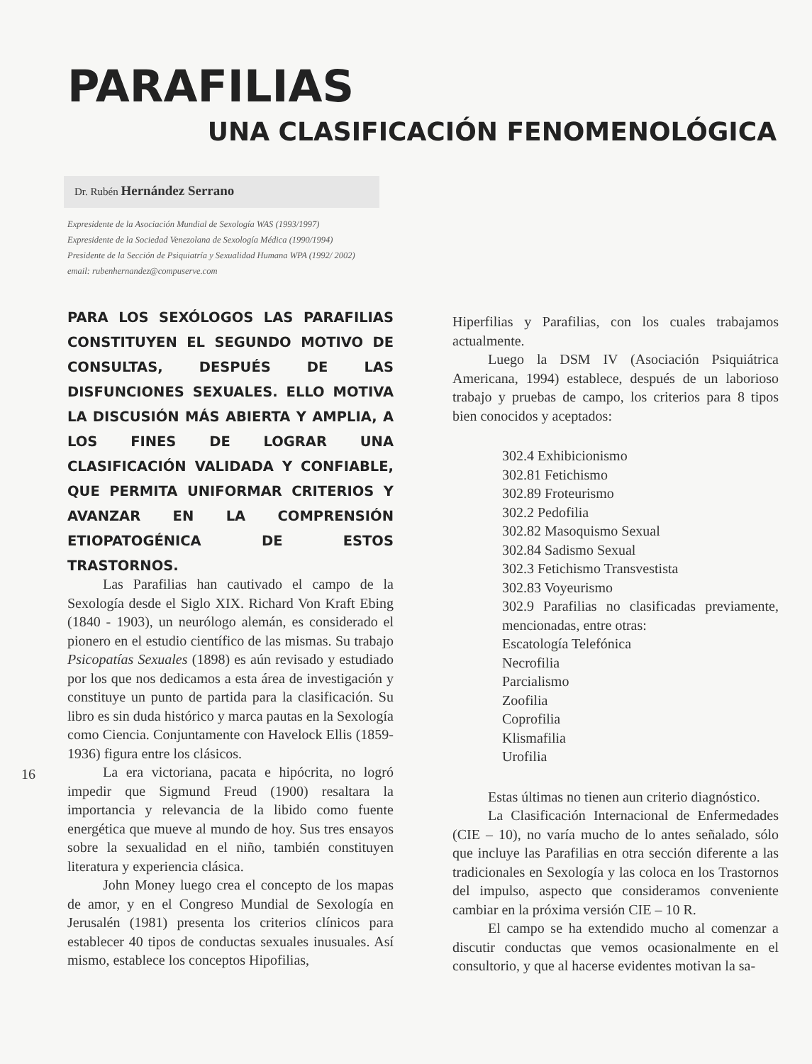PARAFILIAS
UNA CLASIFICACIÓN FENOMENOLÓGICA
Dr. Rubén Hernández Serrano
Expresidente de la Asociación Mundial de Sexología WAS (1993/1997)
Expresidente de la Sociedad Venezolana de Sexología Médica (1990/1994)
Presidente de la Sección de Psiquiatría y Sexualidad Humana WPA (1992/ 2002)
email: rubenhernandez@compuserve.com
PARA LOS SEXÓLOGOS LAS PARAFILIAS CONSTITUYEN EL SEGUNDO MOTIVO DE CONSULTAS, DESPUÉS DE LAS DISFUNCIONES SEXUALES. ELLO MOTIVA LA DISCUSIÓN MÁS ABIERTA Y AMPLIA, A LOS FINES DE LOGRAR UNA CLASIFICACIÓN VALIDADA Y CONFIABLE, QUE PERMITA UNIFORMAR CRITERIOS Y AVANZAR EN LA COMPRENSIÓN ETIOPATOGÉNICA DE ESTOS TRASTORNOS.
Las Parafilias han cautivado el campo de la Sexología desde el Siglo XIX. Richard Von Kraft Ebing (1840 - 1903), un neurólogo alemán, es considerado el pionero en el estudio científico de las mismas. Su trabajo Psicopatías Sexuales (1898) es aún revisado y estudiado por los que nos dedicamos a esta área de investigación y constituye un punto de partida para la clasificación. Su libro es sin duda histórico y marca pautas en la Sexología como Ciencia. Conjuntamente con Havelock Ellis (1859- 1936) figura entre los clásicos.
La era victoriana, pacata e hipócrita, no logró impedir que Sigmund Freud (1900) resaltara la importancia y relevancia de la libido como fuente energética que mueve al mundo de hoy. Sus tres ensayos sobre la sexualidad en el niño, también constituyen literatura y experiencia clásica.
John Money luego crea el concepto de los mapas de amor, y en el Congreso Mundial de Sexología en Jerusalén (1981) presenta los criterios clínicos para establecer 40 tipos de conductas sexuales inusuales. Así mismo, establece los conceptos Hipofilias,
Hiperfilias y Parafilias, con los cuales trabajamos actualmente.
Luego la DSM IV (Asociación Psiquiátrica Americana, 1994) establece, después de un laborioso trabajo y pruebas de campo, los criterios para 8 tipos bien conocidos y aceptados:
302.4 Exhibicionismo
302.81 Fetichismo
302.89 Froteurismo
302.2 Pedofilia
302.82 Masoquismo Sexual
302.84 Sadismo Sexual
302.3 Fetichismo Transvestista
302.83 Voyeurismo
302.9 Parafilias no clasificadas previamente, mencionadas, entre otras:
Escatología Telefónica
Necrofilia
Parcialismo
Zoofilia
Coprofilia
Klismafilia
Urofilia
Estas últimas no tienen aun criterio diagnóstico.
La Clasificación Internacional de Enfermedades (CIE – 10), no varía mucho de lo antes señalado, sólo que incluye las Parafilias en otra sección diferente a las tradicionales en Sexología y las coloca en los Trastornos del impulso, aspecto que consideramos conveniente cambiar en la próxima versión CIE – 10 R.
El campo se ha extendido mucho al comenzar a discutir conductas que vemos ocasionalmente en el consultorio, y que al hacerse evidentes motivan la sa-
16